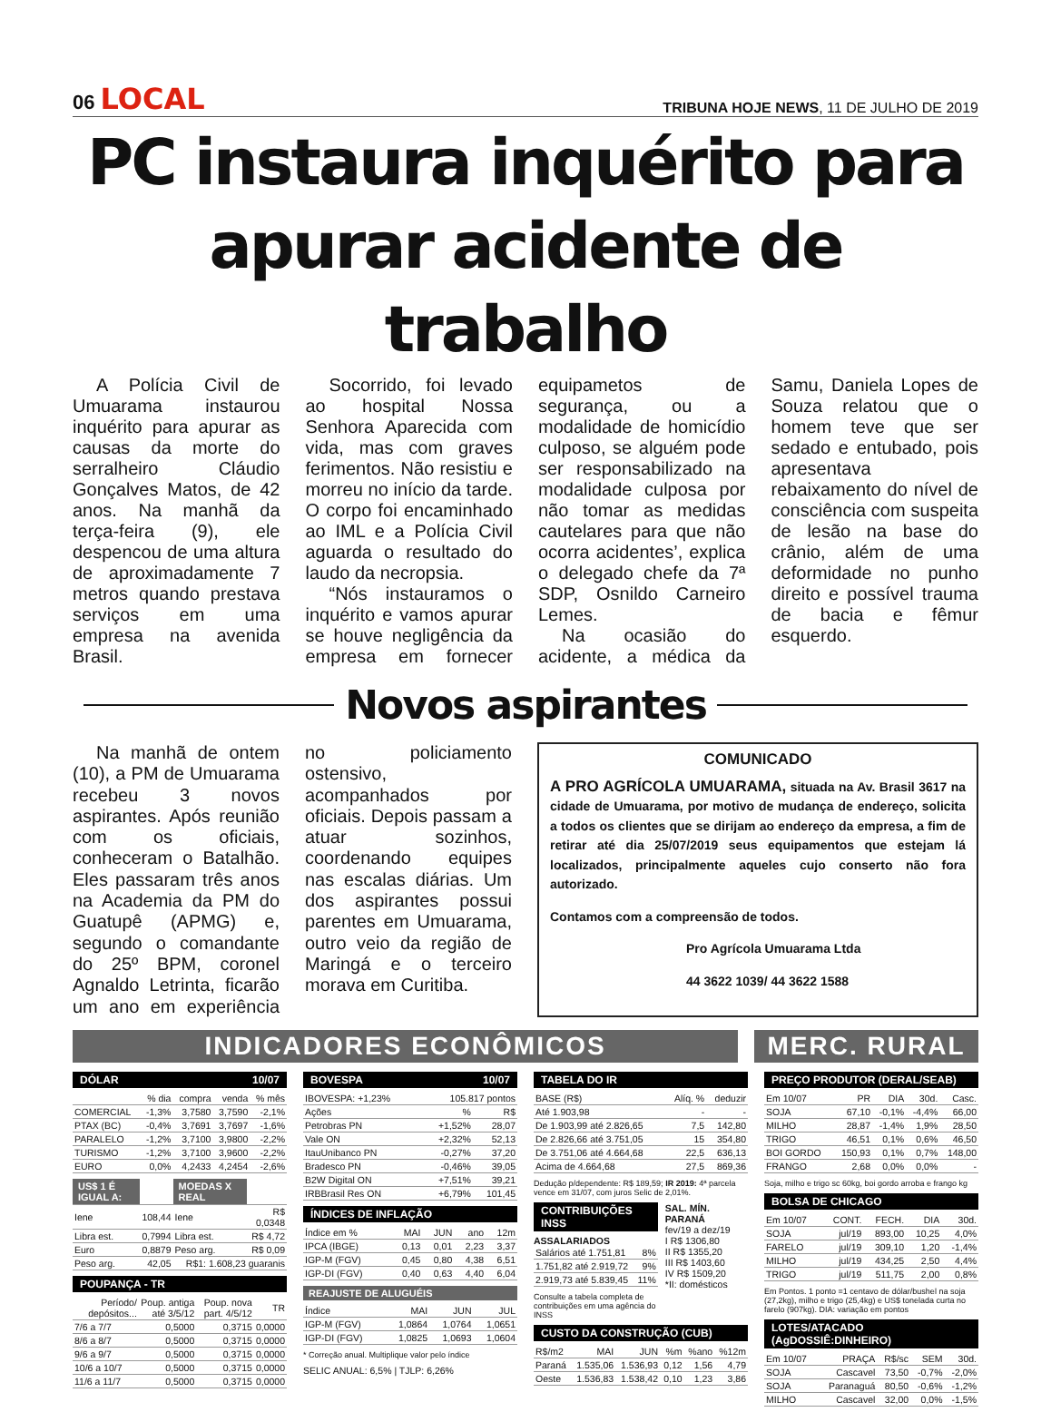06 LOCAL
TRIBUNA HOJE NEWS, 11 DE JULHO DE 2019
PC instaura inquérito para apurar acidente de trabalho
A Polícia Civil de Umuarama instaurou inquérito para apurar as causas da morte do serralheiro Cláudio Gonçalves Matos, de 42 anos. Na manhã da terça-feira (9), ele despencou de uma altura de aproximadamente 7 metros quando prestava serviços em uma empresa na avenida Brasil.
Socorrido, foi levado ao hospital Nossa Senhora Aparecida com vida, mas com graves ferimentos. Não resistiu e morreu no início da tarde. O corpo foi encaminhado ao IML e a Polícia Civil aguarda o resultado do laudo da necropsia.
“Nós instauramos o inquérito e vamos apurar se houve negligência da empresa em fornecer equipametos de segurança, ou a modalidade de homicídio culposo, se alguém pode ser responsabilizado na modalidade culposa por não tomar as medidas cautelares para que não ocorra acidentes’, explica o delegado chefe da 7ª SDP, Osnildo Carneiro Lemes.
Na ocasião do acidente, a médica da Samu, Daniela Lopes de Souza relatou que o homem teve que ser sedado e entubado, pois apresentava rebaixamento do nível de consciência com suspeita de lesão na base do crânio, além de uma deformidade no punho direito e possível trauma de bacia e fêmur esquerdo.
Novos aspirantes
Na manhã de ontem (10), a PM de Umuarama recebeu 3 novos aspirantes. Após reunião com os oficiais, conheceram o Batalhão. Eles passaram três anos na Academia da PM do Guatupê (APMG) e, segundo o comandante do 25º BPM, coronel Agnaldo Letrinta, ficarão um ano em experiência no policiamento ostensivo, acompanhados por oficiais. Depois passam a atuar sozinhos, coordenando equipes nas escalas diárias. Um dos aspirantes possui parentes em Umuarama, outro veio da região de Maringá e o terceiro morava em Curitiba.
COMUNICADO
A PRO AGRÍCOLA UMUARAMA, situada na Av. Brasil 3617 na cidade de Umuarama, por motivo de mudança de endereço, solicita a todos os clientes que se dirijam ao endereço da empresa, a fim de retirar até dia 25/07/2019 seus equipamentos que estejam lá localizados, principalmente aqueles cujo conserto não fora autorizado.
Contamos com a compreensão de todos.
Pro Agrícola Umuarama Ltda
44 3622 1039/ 44 3622 1588
INDICADORES ECONÔMICOS MERC. RURAL
DÓLAR 10/07
| | % dia | compra | venda | % mês |
| --- | --- | --- | --- | --- |
| COMERCIAL | -1,3% | 3,7580 | 3,7590 | -2,1% |
| PTAX (BC) | -0,4% | 3,7691 | 3,7697 | -1,6% |
| PARALELO | -1,2% | 3,7100 | 3,9800 | -2,2% |
| TURISMO | -1,2% | 3,7100 | 3,9600 | -2,2% |
| EURO | 0,0% | 4,2433 | 4,2454 | -2,6% |
| US$ 1 É IGUAL A: | | MOEDAS X REAL | |
| --- | --- | --- | --- |
| Iene | 108,44 | Iene | R$ 0,0348 |
| Libra est. | 0,7994 | Libra est. | R$ 4,72 |
| Euro | 0,8879 | Peso arg. | R$ 0,09 |
| Peso arg. | 42,05 | R$1: 1.608,23 guaranis | |
POUPANÇA - TR
| Período/ depósitos... | Poup. antiga até 3/5/12 | Poup. nova part. 4/5/12 | TR |
| --- | --- | --- | --- |
| 7/6 a 7/7 | 0,5000 | 0,3715 | 0,0000 |
| 8/6 a 8/7 | 0,5000 | 0,3715 | 0,0000 |
| 9/6 a 9/7 | 0,5000 | 0,3715 | 0,0000 |
| 10/6 a 10/7 | 0,5000 | 0,3715 | 0,0000 |
| 11/6 a 11/7 | 0,5000 | 0,3715 | 0,0000 |
BOVESPA 10/07
| IBOVESPA: +1,23% | 105.817 pontos | |
| Ações | % | R$ |
| Petrobras PN | +1,52% | 28,07 |
| Vale ON | +2,32% | 52,13 |
| ItauUnibanco PN | -0,27% | 37,20 |
| Bradesco PN | -0,46% | 39,05 |
| B2W Digital ON | +7,51% | 39,21 |
| IRBBrasil Res ON | +6,79% | 101,45 |
ÍNDICES DE INFLAÇÃO
| Índice em % | MAI | JUN | ano | 12m |
| --- | --- | --- | --- | --- |
| IPCA (IBGE) | 0,13 | 0,01 | 2,23 | 3,37 |
| IGP-M (FGV) | 0,45 | 0,80 | 4,38 | 6,51 |
| IGP-DI (FGV) | 0,40 | 0,63 | 4,40 | 6,04 |
REAJUSTE DE ALUGUÉIS
| Índice | MAI | JUN | JUL |
| --- | --- | --- | --- |
| IGP-M (FGV) | 1,0864 | 1,0764 | 1,0651 |
| IGP-DI (FGV) | 1,0825 | 1,0693 | 1,0604 |
* Correção anual. Multiplique valor pelo índice
SELIC ANUAL: 6,5% | TJLP: 6,26%
TABELA DO IR
| BASE (R$) | Alíq. % | deduzir |
| --- | --- | --- |
| Até 1.903,98 | - | - |
| De 1.903,99 até 2.826,65 | 7,5 | 142,80 |
| De 2.826,66 até 3.751,05 | 15 | 354,80 |
| De 3.751,06 até 4.664,68 | 22,5 | 636,13 |
| Acima de 4.664,68 | 27,5 | 869,36 |
Dedução p/dependente: R$ 189,59; IR 2019: 4ª parcela vence em 31/07, com juros Selic de 2,01%.
CONTRIBUIÇÕES INSS
ASSALARIADOS
| Salários até 1.751,81 | 8% |
| 1.751,82 até 2.919,72 | 9% |
| 2.919,73 até 5.839,45 | 11% |
Consulte a tabela completa de contribuições em uma agência do INSS
SAL. MÍN. PARANÁ
fev/19 a dez/19
I R$ 1306,80
II R$ 1355,20
III R$ 1403,60
IV R$ 1509,20
*II: domésticos
CUSTO DA CONSTRUÇÃO (CUB)
| R$/m2 | MAI | JUN | %m | %ano | %12m |
| --- | --- | --- | --- | --- | --- |
| Paraná | 1.535,06 | 1.536,93 | 0,12 | 1,56 | 4,79 |
| Oeste | 1.536,83 | 1.538,42 | 0,10 | 1,23 | 3,86 |
PREÇO PRODUTOR (DERAL/SEAB)
| Em 10/07 | PR | DIA | 30d. | Casc. |
| --- | --- | --- | --- | --- |
| SOJA | 67,10 | -0,1% | -4,4% | 66,00 |
| MILHO | 28,87 | -1,4% | 1,9% | 28,50 |
| TRIGO | 46,51 | 0,1% | 0,6% | 46,50 |
| BOI GORDO | 150,93 | 0,1% | 0,7% | 148,00 |
| FRANGO | 2,68 | 0,0% | 0,0% | - |
Soja, milho e trigo sc 60kg, boi gordo arroba e frango kg
BOLSA DE CHICAGO
| Em 10/07 | CONT. | FECH. | DIA | 30d. |
| --- | --- | --- | --- | --- |
| SOJA | jul/19 | 893,00 | 10,25 | 4,0% |
| FARELO | jul/19 | 309,10 | 1,20 | -1,4% |
| MILHO | jul/19 | 434,25 | 2,50 | 4,4% |
| TRIGO | jul/19 | 511,75 | 2,00 | 0,8% |
Em Pontos. 1 ponto =1 centavo de dólar/bushel na soja (27,2kg), milho e trigo (25,4kg) e US$ tonelada curta no farelo (907kg). DIA: variação em pontos
LOTES/ATACADO (AgDOSSIÊ:DINHEIRO)
| Em 10/07 | PRAÇA | R$/sc | SEM | 30d. |
| --- | --- | --- | --- | --- |
| SOJA | Cascavel | 73,50 | -0,7% | -2,0% |
| SOJA | Paranaguá | 80,50 | -0,6% | -1,2% |
| MILHO | Cascavel | 32,00 | 0,0% | -1,5% |